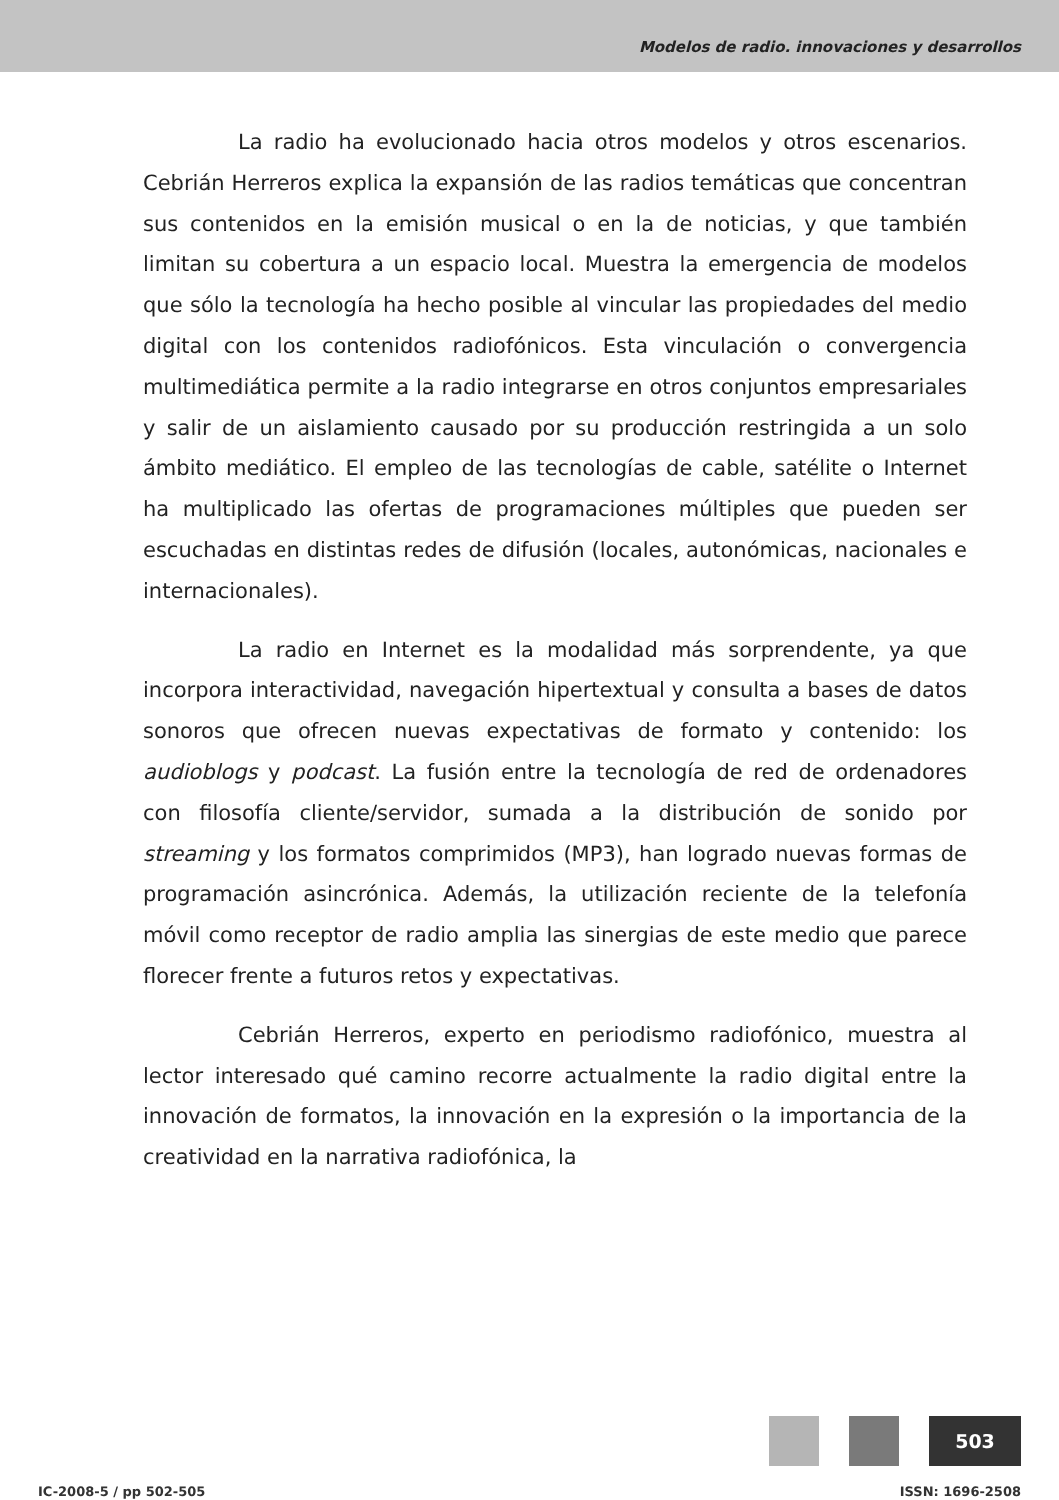Modelos de radio. innovaciones y desarrollos
La radio ha evolucionado hacia otros modelos y otros escenarios. Cebrián Herreros explica la expansión de las radios temáticas que concentran sus contenidos en la emisión musical o en la de noticias, y que también limitan su cobertura a un espacio local. Muestra la emergencia de modelos que sólo la tecnología ha hecho posible al vincular las propiedades del medio digital con los contenidos radiofónicos. Esta vinculación o convergencia multimediática permite a la radio integrarse en otros conjuntos empresariales y salir de un aislamiento causado por su producción restringida a un solo ámbito mediático. El empleo de las tecnologías de cable, satélite o Internet ha multiplicado las ofertas de programaciones múltiples que pueden ser escuchadas en distintas redes de difusión (locales, autonómicas, nacionales e internacionales).
La radio en Internet es la modalidad más sorprendente, ya que incorpora interactividad, navegación hipertextual y consulta a bases de datos sonoros que ofrecen nuevas expectativas de formato y contenido: los audioblogs y podcast. La fusión entre la tecnología de red de ordenadores con filosofía cliente/servidor, sumada a la distribución de sonido por streaming y los formatos comprimidos (MP3), han logrado nuevas formas de programación asincrónica. Además, la utilización reciente de la telefonía móvil como receptor de radio amplia las sinergias de este medio que parece florecer frente a futuros retos y expectativas.
Cebrián Herreros, experto en periodismo radiofónico, muestra al lector interesado qué camino recorre actualmente la radio digital entre la innovación de formatos, la innovación en la expresión o la importancia de la creatividad en la narrativa radiofónica, la
503
IC-2008-5 / pp 502-505 ISSN: 1696-2508